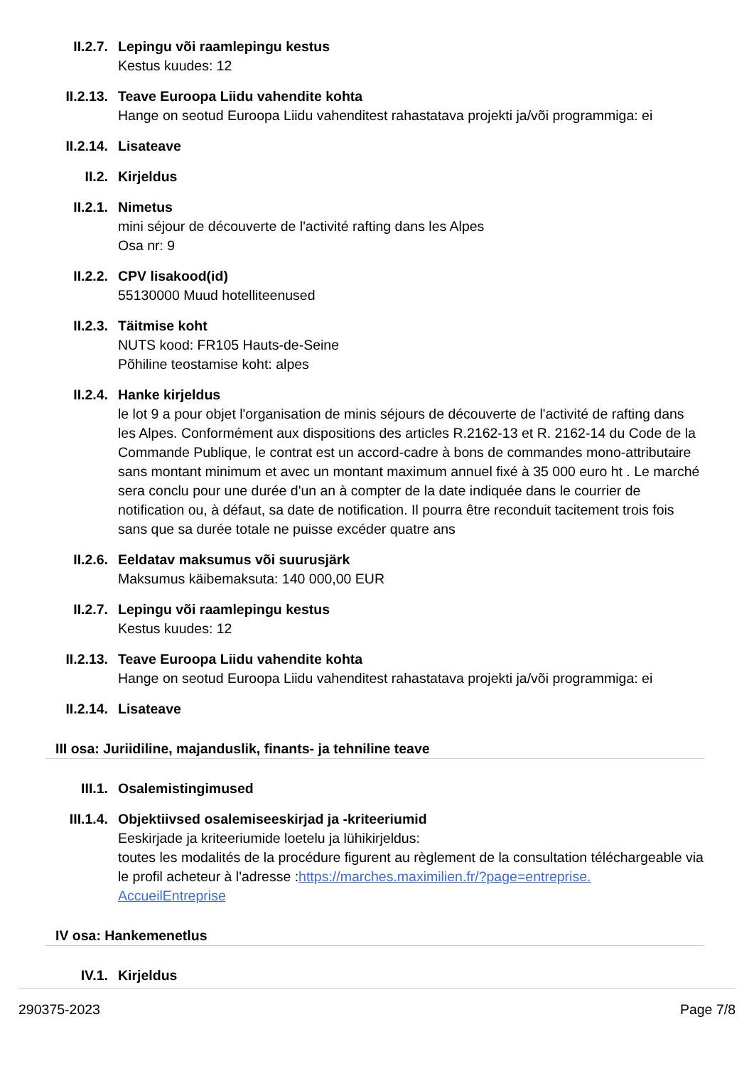II.2.7. Lepingu või raamlepingu kestus
Kestus kuudes: 12
II.2.13.
Teave Euroopa Liidu vahendite kohta
Hange on seotud Euroopa Liidu vahenditest rahastatava projekti ja/või programmiga: ei
II.2.14.
Lisateave
II.2. Kirjeldus
II.2.1. Nimetus
mini séjour de découverte de l'activité rafting dans les Alpes
Osa nr: 9
II.2.2. CPV lisakood(id)
55130000 Muud hotelliteenused
II.2.3. Täitmise koht
NUTS kood: FR105 Hauts-de-Seine
Põhiline teostamise koht: alpes
II.2.4. Hanke kirjeldus
le lot 9 a pour objet l'organisation de minis séjours de découverte de l'activité de rafting dans les Alpes. Conformément aux dispositions des articles R.2162-13 et R. 2162-14 du Code de la Commande Publique, le contrat est un accord-cadre à bons de commandes mono-attributaire sans montant minimum et avec un montant maximum annuel fixé à 35 000 euro ht . Le marché sera conclu pour une durée d'un an à compter de la date indiquée dans le courrier de notification ou, à défaut, sa date de notification. Il pourra être reconduit tacitement trois fois sans que sa durée totale ne puisse excéder quatre ans
II.2.6. Eeldatav maksumus või suurusjärk
Maksumus käibemaksuta: 140 000,00 EUR
II.2.7. Lepingu või raamlepingu kestus
Kestus kuudes: 12
II.2.13.
Teave Euroopa Liidu vahendite kohta
Hange on seotud Euroopa Liidu vahenditest rahastatava projekti ja/või programmiga: ei
II.2.14.
Lisateave
III osa: Juriidiline, majanduslik, finants- ja tehniline teave
III.1. Osalemistingimused
III.1.4.
Objektiivsed osalemiseeskirjad ja -kriteeriumid
Eeskirjade ja kriteeriumide loetelu ja lühikirjeldus:
toutes les modalités de la procédure figurent au règlement de la consultation téléchargeable via le profil acheteur à l'adresse :https://marches.maximilien.fr/?page=entreprise.
AccueilEntreprise
IV osa: Hankemenetlus
IV.1. Kirjeldus
290375-2023 Page 7/8